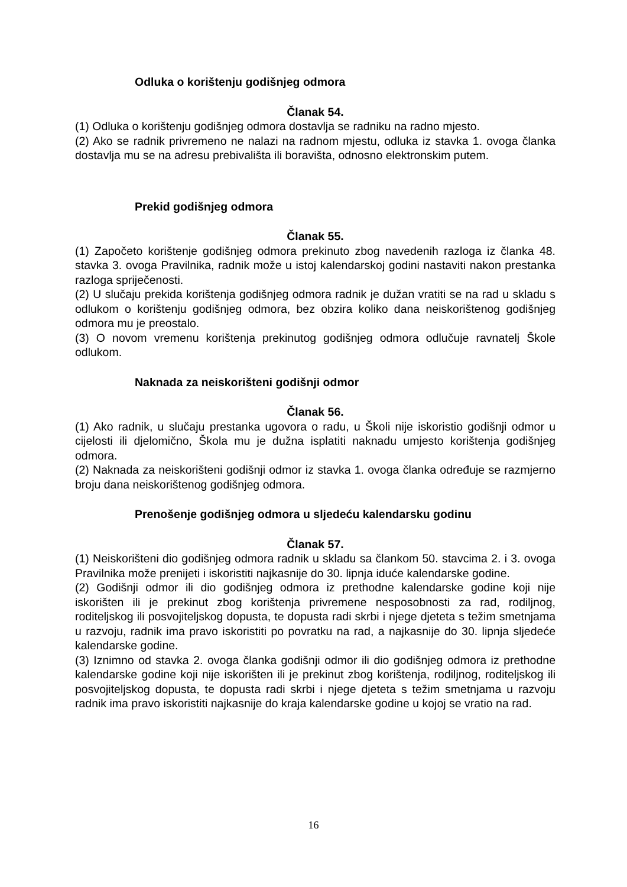Odluka o korištenju godišnjeg odmora
Članak 54.
(1) Odluka o korištenju godišnjeg odmora dostavlja se radniku na radno mjesto.
(2) Ako se radnik privremeno ne nalazi na radnom mjestu, odluka iz stavka 1. ovoga članka dostavlja mu se na adresu prebivališta ili boravišta, odnosno elektronskim putem.
Prekid godišnjeg odmora
Članak 55.
(1) Započeto korištenje godišnjeg odmora prekinuto zbog navedenih razloga iz članka 48. stavka 3. ovoga Pravilnika, radnik može u istoj kalendarskoj godini nastaviti nakon prestanka razloga spriječenosti.
(2) U slučaju prekida korištenja godišnjeg odmora radnik je dužan vratiti se na rad u skladu s odlukom o korištenju godišnjeg odmora, bez obzira koliko dana neiskorištenog godišnjeg odmora mu je preostalo.
(3) O novom vremenu korištenja prekinutog godišnjeg odmora odlučuje ravnatelj Škole odlukom.
Naknada za neiskorišteni godišnji odmor
Članak 56.
(1) Ako radnik, u slučaju prestanka ugovora o radu, u Školi nije iskoristio godišnji odmor u cijelosti ili djelomično, Škola mu je dužna isplatiti naknadu umjesto korištenja godišnjeg odmora.
(2) Naknada za neiskorišteni godišnji odmor iz stavka 1. ovoga članka određuje se razmjerno broju dana neiskorištenog godišnjeg odmora.
Prenošenje godišnjeg odmora u sljedeću kalendarsku godinu
Članak 57.
(1) Neiskorišteni dio godišnjeg odmora radnik u skladu sa člankom 50. stavcima 2. i 3. ovoga Pravilnika može prenijeti i iskoristiti najkasnije do 30. lipnja iduće kalendarske godine.
(2) Godišnji odmor ili dio godišnjeg odmora iz prethodne kalendarske godine koji nije iskorišten ili je prekinut zbog korištenja privremene nesposobnosti za rad, rodiljnog, roditeljskog ili posvojiteljskog dopusta, te dopusta radi skrbi i njege djeteta s težim smetnjama u razvoju, radnik ima pravo iskoristiti po povratku na rad, a najkasnije do 30. lipnja sljedeće kalendarske godine.
(3) Iznimno od stavka 2. ovoga članka godišnji odmor ili dio godišnjeg odmora iz prethodne kalendarske godine koji nije iskorišten ili je prekinut zbog korištenja, rodiljnog, roditeljskog ili posvojiteljskog dopusta, te dopusta radi skrbi i njege djeteta s težim smetnjama u razvoju radnik ima pravo iskoristiti najkasnije do kraja kalendarske godine u kojoj se vratio na rad.
16